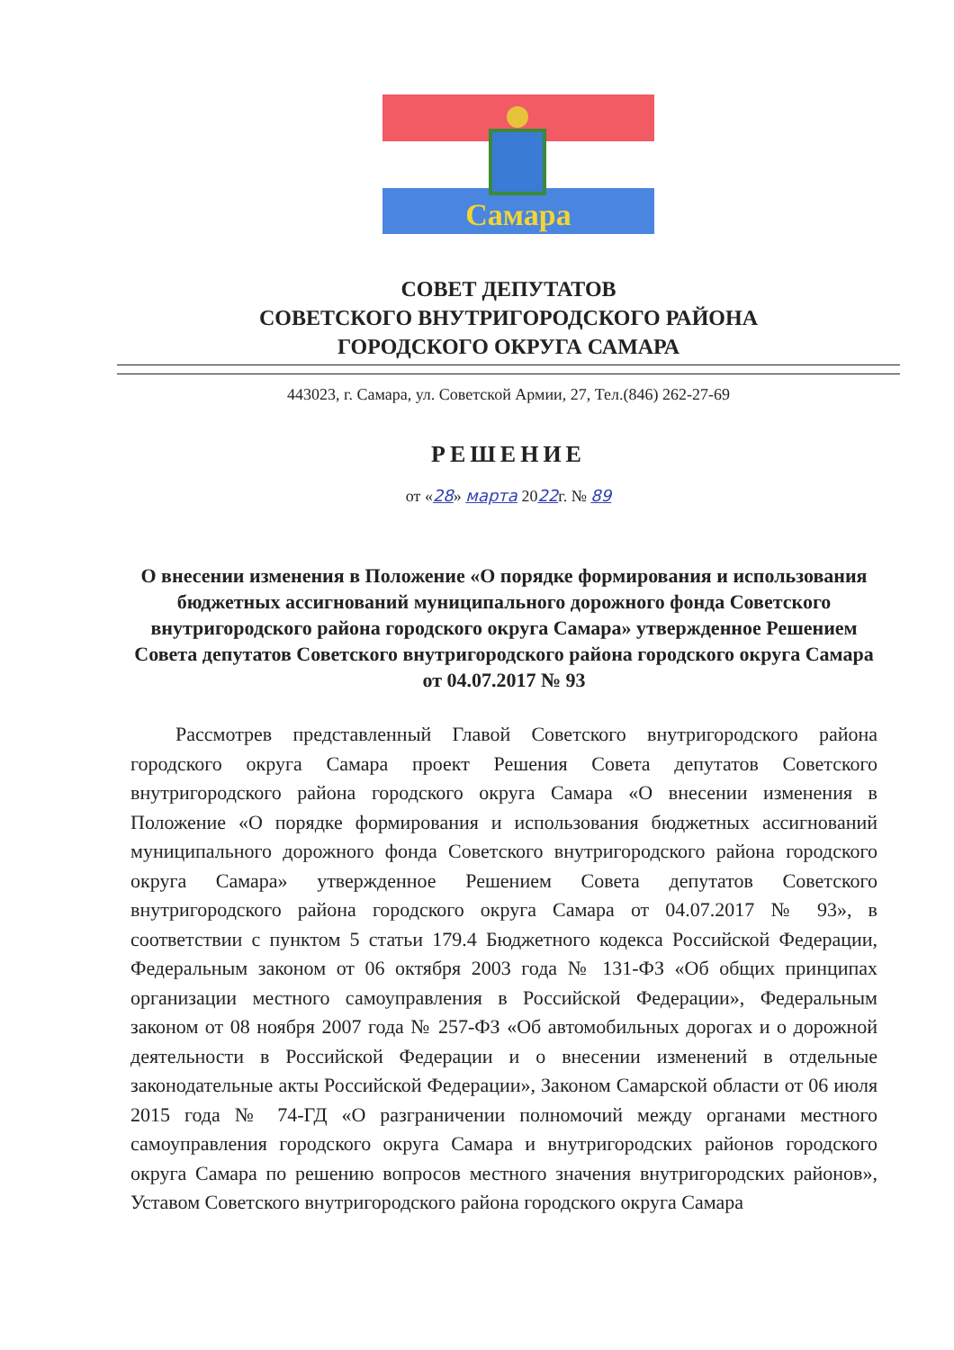Самара
СОВЕТ ДЕПУТАТОВ
СОВЕТСКОГО ВНУТРИГОРОДСКОГО РАЙОНА
ГОРОДСКОГО ОКРУГА САМАРА
443023, г. Самара, ул. Советской Армии, 27, Тел.(846) 262-27-69
РЕШЕНИЕ
от «28» марта 2022г. № 89
О внесении изменения в Положение «О порядке формирования и использования бюджетных ассигнований муниципального дорожного фонда Советского внутригородского района городского округа Самара» утвержденное Решением Совета депутатов Советского внутригородского района городского округа Самара от 04.07.2017 № 93
Рассмотрев представленный Главой Советского внутригородского района городского округа Самара проект Решения Совета депутатов Советского внутригородского района городского округа Самара «О внесении изменения в Положение «О порядке формирования и использования бюджетных ассигнований муниципального дорожного фонда Советского внутригородского района городского округа Самара» утвержденное Решением Совета депутатов Советского внутригородского района городского округа Самара от 04.07.2017 № 93», в соответствии с пунктом 5 статьи 179.4 Бюджетного кодекса Российской Федерации, Федеральным законом от 06 октября 2003 года № 131-ФЗ «Об общих принципах организации местного самоуправления в Российской Федерации», Федеральным законом от 08 ноября 2007 года № 257-ФЗ «Об автомобильных дорогах и о дорожной деятельности в Российской Федерации и о внесении изменений в отдельные законодательные акты Российской Федерации», Законом Самарской области от 06 июля 2015 года № 74-ГД «О разграничении полномочий между органами местного самоуправления городского округа Самара и внутригородских районов городского округа Самара по решению вопросов местного значения внутригородских районов», Уставом Советского внутригородского района городского округа Самара